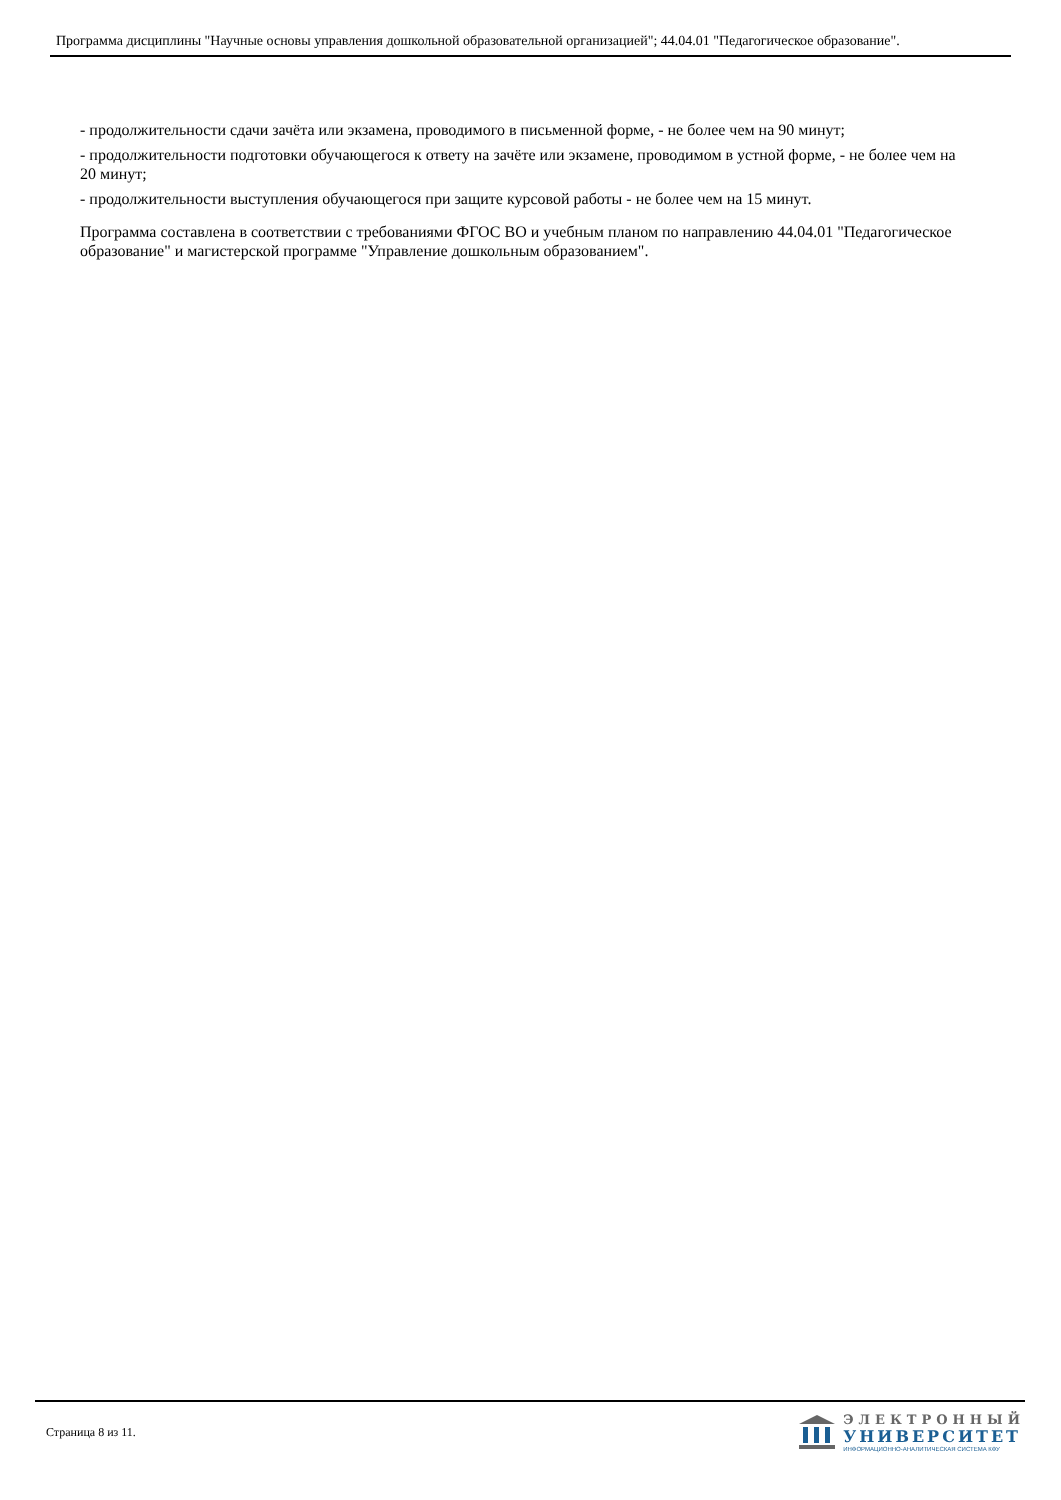Программа дисциплины "Научные основы управления дошкольной образовательной организацией"; 44.04.01 "Педагогическое образование".
- продолжительности сдачи зачёта или экзамена, проводимого в письменной форме, - не более чем на 90 минут;
- продолжительности подготовки обучающегося к ответу на зачёте или экзамене, проводимом в устной форме, - не более чем на 20 минут;
- продолжительности выступления обучающегося при защите курсовой работы - не более чем на 15 минут.
Программа составлена в соответствии с требованиями ФГОС ВО и учебным планом по направлению 44.04.01 "Педагогическое образование" и магистерской программе "Управление дошкольным образованием".
Страница 8 из 11.
ЭЛЕКТРОННЫЙ
УНИВЕРСИТЕТ
ИНФОРМАЦИОННО-АНАЛИТИЧЕСКАЯ СИСТЕМА КФУ